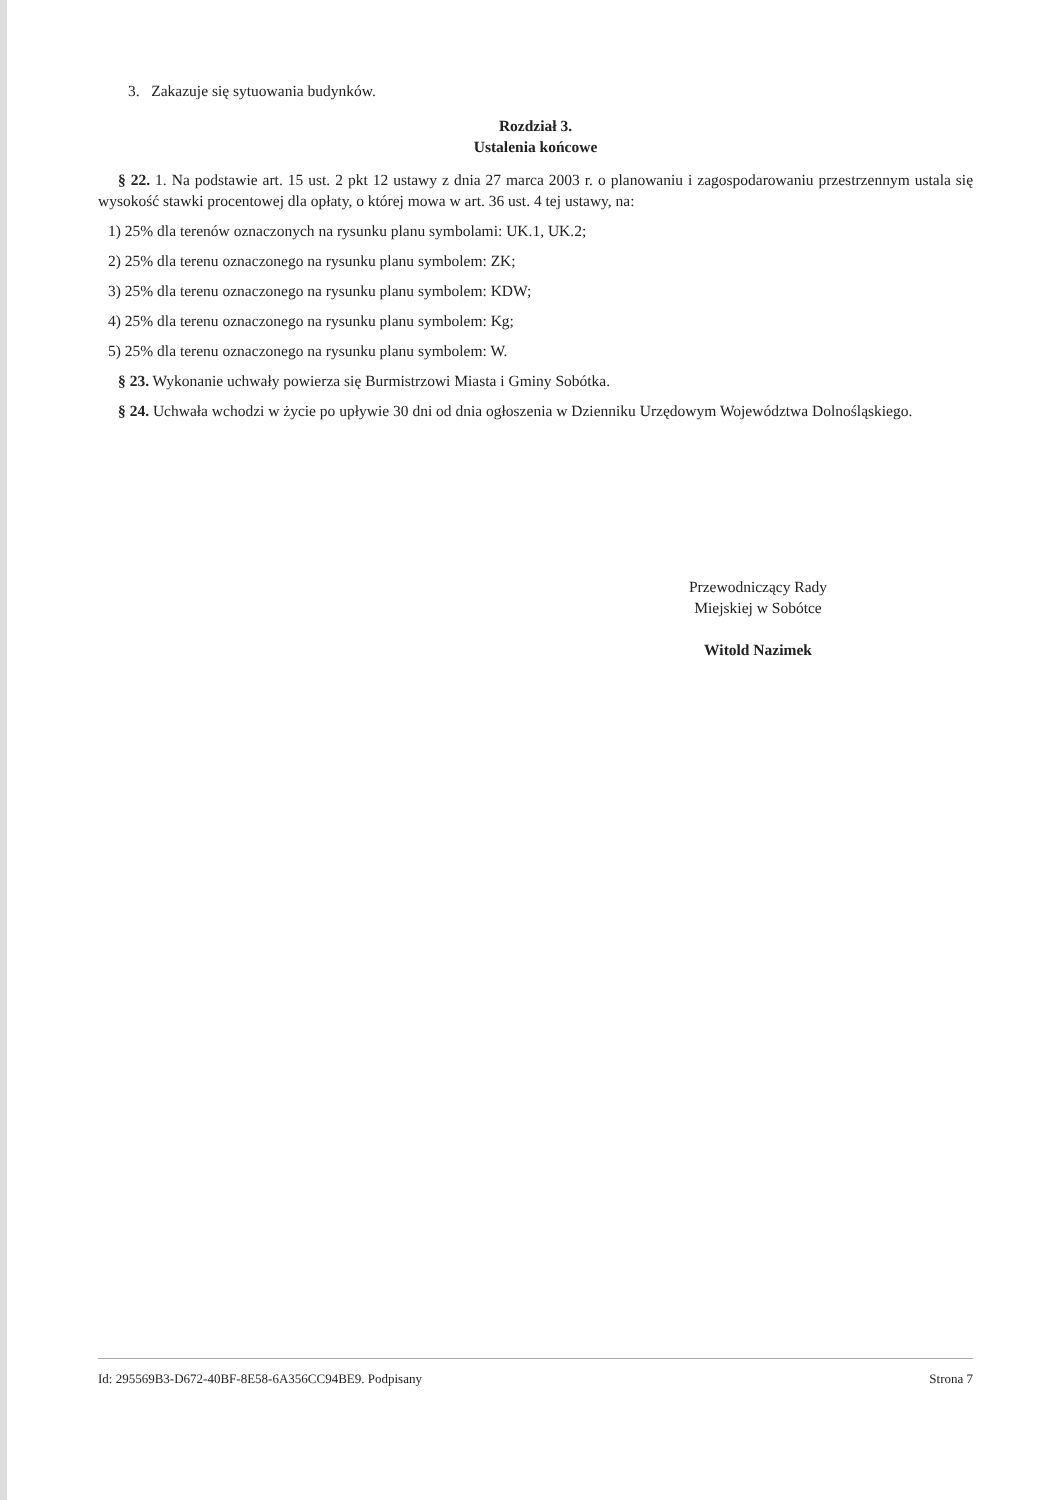3. Zakazuje się sytuowania budynków.
Rozdział 3.
Ustalenia końcowe
§ 22. 1. Na podstawie art. 15 ust. 2 pkt 12 ustawy z dnia 27 marca 2003 r. o planowaniu i zagospodarowaniu przestrzennym ustala się wysokość stawki procentowej dla opłaty, o której mowa w art. 36 ust. 4 tej ustawy, na:
1) 25% dla terenów oznaczonych na rysunku planu symbolami: UK.1, UK.2;
2) 25% dla terenu oznaczonego na rysunku planu symbolem: ZK;
3) 25% dla terenu oznaczonego na rysunku planu symbolem: KDW;
4) 25% dla terenu oznaczonego na rysunku planu symbolem: Kg;
5) 25% dla terenu oznaczonego na rysunku planu symbolem: W.
§ 23. Wykonanie uchwały powierza się Burmistrzowi Miasta i Gminy Sobótka.
§ 24. Uchwała wchodzi w życie po upływie 30 dni od dnia ogłoszenia w Dzienniku Urzędowym Województwa Dolnośląskiego.
Przewodniczący Rady
Miejskiej w Sobótce
Witold Nazimek
Id: 295569B3-D672-40BF-8E58-6A356CC94BE9. Podpisany Strona 7